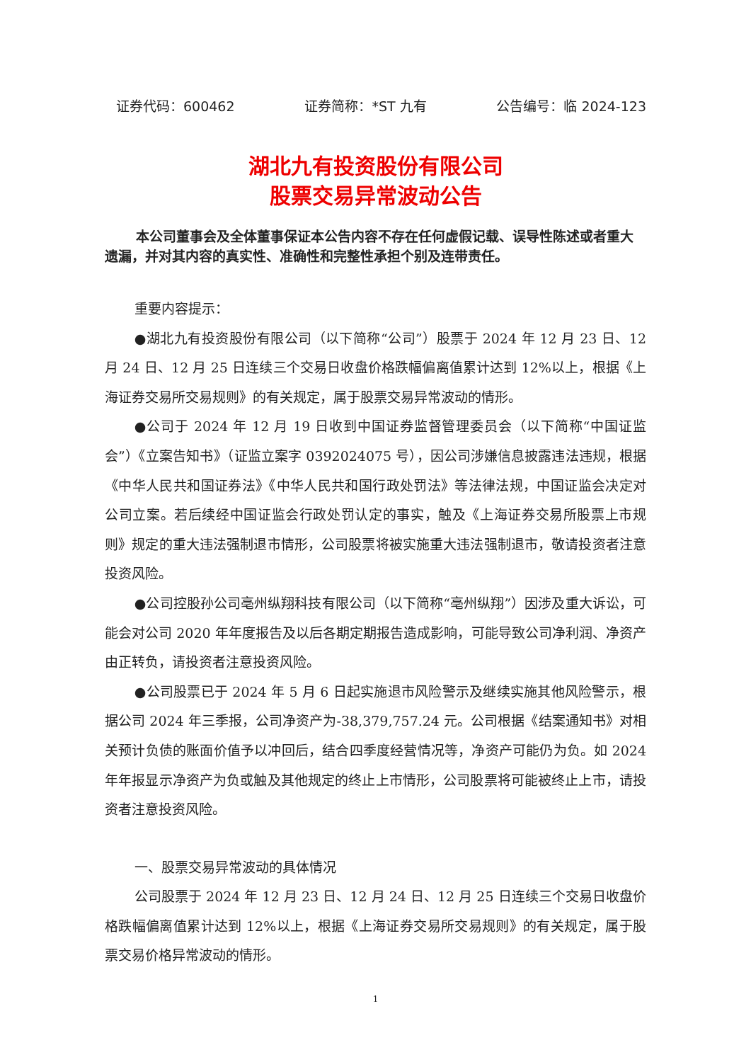证券代码：600462 证券简称：*ST 九有 公告编号：临 2024-123
湖北九有投资股份有限公司
股票交易异常波动公告
本公司董事会及全体董事保证本公告内容不存在任何虚假记载、误导性陈述或者重大遗漏，并对其内容的真实性、准确性和完整性承担个别及连带责任。
重要内容提示：
●湖北九有投资股份有限公司（以下简称“公司”）股票于 2024 年 12 月 23 日、12 月 24 日、12 月 25 日连续三个交易日收盘价格跌幅偏离值累计达到 12%以上，根据《上海证券交易所交易规则》的有关规定，属于股票交易异常波动的情形。
●公司于 2024 年 12 月 19 日收到中国证券监督管理委员会（以下简称“中国证监会”）《立案告知书》（证监立案字 0392024075 号），因公司涉嫌信息披露违法违规，根据《中华人民共和国证券法》《中华人民共和国行政处罚法》等法律法规，中国证监会决定对公司立案。若后续经中国证监会行政处罚认定的事实，触及《上海证券交易所股票上市规则》规定的重大违法强制退市情形，公司股票将被实施重大违法强制退市，敬请投资者注意投资风险。
●公司控股孙公司亳州纵翔科技有限公司（以下简称“亳州纵翔”）因涉及重大诉讼，可能会对公司 2020 年年度报告及以后各期定期报告造成影响，可能导致公司净利润、净资产由正转负，请投资者注意投资风险。
●公司股票已于 2024 年 5 月 6 日起实施退市风险警示及继续实施其他风险警示，根据公司 2024 年三季报，公司净资产为-38,379,757.24 元。公司根据《结案通知书》对相关预计负债的账面价值予以冲回后，结合四季度经营情况等，净资产可能仍为负。如 2024 年年报显示净资产为负或触及其他规定的终止上市情形，公司股票将可能被终止上市，请投资者注意投资风险。
一、股票交易异常波动的具体情况
公司股票于 2024 年 12 月 23 日、12 月 24 日、12 月 25 日连续三个交易日收盘价格跌幅偏离值累计达到 12%以上，根据《上海证券交易所交易规则》的有关规定，属于股票交易价格异常波动的情形。
1